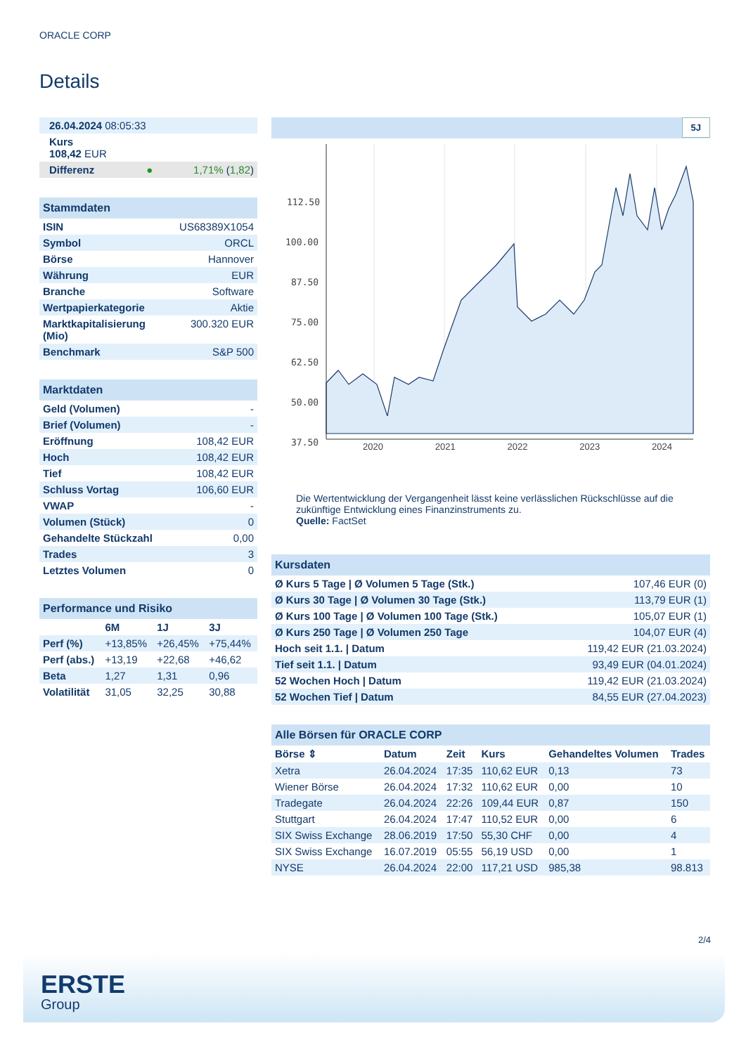ORACLE CORP
Details
| 26.04.2024 08:05:33 |
| Kurs 108,42 EUR |
| Differenz ● 1,71% ( 1,82 ) |
| Stammdaten | |
| ISIN | US68389X1054 |
| Symbol | ORCL |
| Börse | Hannover |
| Währung | EUR |
| Branche | Software |
| Wertpapierkategorie | Aktie |
| Marktkapitalisierung (Mio) | 300.320 EUR |
| Benchmark | S&P 500 |
| Marktdaten | |
| Geld (Volumen) | - |
| Brief (Volumen) | - |
| Eröffnung | 108,42 EUR |
| Hoch | 108,42 EUR |
| Tief | 108,42 EUR |
| Schluss Vortag | 106,60 EUR |
| VWAP | - |
| Volumen (Stück) | 0 |
| Gehandelte Stückzahl | 0,00 |
| Trades | 3 |
| Letztes Volumen | 0 |
| Performance und Risiko | | | |
| | 6M | 1J | 3J |
| Perf (%) | +13,85% | +26,45% | +75,44% |
| Perf (abs.) | +13,19 | +22,68 | +46,62 |
| Beta | 1,27 | 1,31 | 0,96 |
| Volatilität | 31,05 | 32,25 | 30,88 |
5J
112.50
100.00
87.50
75.00
62.50
50.00
37.50
2020 2021 2022 2023 2024
Die Wertentwicklung der Vergangenheit lässt keine verlässlichen Rückschlüsse auf die zukünftige Entwicklung eines Finanzinstruments zu.
Quelle: FactSet
| Kursdaten | |
| Ø Kurs 5 Tage / Ø Volumen 5 Tage (Stk.) | 107,46 EUR (0) |
| Ø Kurs 30 Tage / Ø Volumen 30 Tage (Stk.) | 113,79 EUR (1) |
| Ø Kurs 100 Tage / Ø Volumen 100 Tage (Stk.) | 105,07 EUR (1) |
| Ø Kurs 250 Tage / Ø Volumen 250 Tage | 104,07 EUR (4) |
| Hoch seit 1.1. / Datum | 119,42 EUR (21.03.2024) |
| Tief seit 1.1. / Datum | 93,49 EUR (04.01.2024) |
| 52 Wochen Hoch / Datum | 119,42 EUR (21.03.2024) |
| 52 Wochen Tief / Datum | 84,55 EUR (27.04.2023) |
| Alle Börsen für ORACLE CORP | | | | | |
| Börse ⇕ | Datum | Zeit | Kurs | Gehandeltes Volumen | Trades |
| Xetra | 26.04.2024 | 17:35 | 110,62 EUR | 0,13 | 73 |
| Wiener Börse | 26.04.2024 | 17:32 | 110,62 EUR | 0,00 | 10 |
| Tradegate | 26.04.2024 | 22:26 | 109,44 EUR | 0,87 | 150 |
| Stuttgart | 26.04.2024 | 17:47 | 110,52 EUR | 0,00 | 6 |
| SIX Swiss Exchange | 28.06.2019 | 17:50 | 55,30 CHF | 0,00 | 4 |
| SIX Swiss Exchange | 16.07.2019 | 05:55 | 56,19 USD | 0,00 | 1 |
| NYSE | 26.04.2024 | 22:00 | 117,21 USD | 985,38 | 98.813 |
2/4
ERSTE
Group